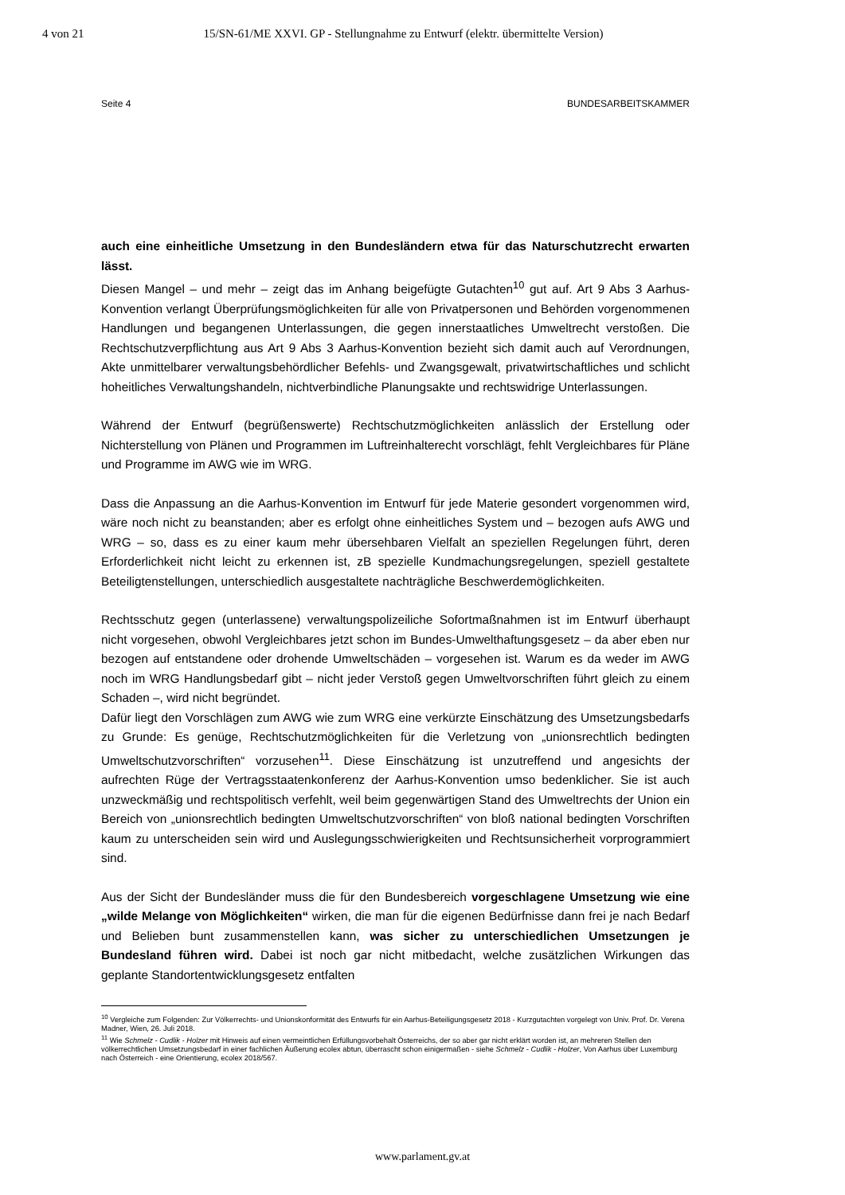4 von 21 15/SN-61/ME XXVI. GP - Stellungnahme zu Entwurf (elektr. übermittelte Version)
Seite 4 BUNDESARBEITSKAMMER
auch eine einheitliche Umsetzung in den Bundesländern etwa für das Naturschutzrecht erwarten lässt.
Diesen Mangel – und mehr – zeigt das im Anhang beigefügte Gutachten<sup>10</sup> gut auf. Art 9 Abs 3 Aarhus-Konvention verlangt Überprüfungsmöglichkeiten für alle von Privatpersonen und Behörden vorgenommenen Handlungen und begangenen Unterlassungen, die gegen innerstaatliches Umweltrecht verstoßen. Die Rechtschutzverpflichtung aus Art 9 Abs 3 Aarhus-Konvention bezieht sich damit auch auf Verordnungen, Akte unmittelbarer verwaltungsbehördlicher Befehls- und Zwangsgewalt, privatwirtschaftliches und schlicht hoheitliches Verwaltungshandeln, nichtverbindliche Planungsakte und rechtswidrige Unterlassungen.
Während der Entwurf (begrüßenswerte) Rechtschutzmöglichkeiten anlässlich der Erstellung oder Nichterstellung von Plänen und Programmen im Luftreinhalterecht vorschlägt, fehlt Vergleichbares für Pläne und Programme im AWG wie im WRG.
Dass die Anpassung an die Aarhus-Konvention im Entwurf für jede Materie gesondert vorgenommen wird, wäre noch nicht zu beanstanden; aber es erfolgt ohne einheitliches System und – bezogen aufs AWG und WRG – so, dass es zu einer kaum mehr übersehbaren Vielfalt an speziellen Regelungen führt, deren Erforderlichkeit nicht leicht zu erkennen ist, zB spezielle Kundmachungsregelungen, speziell gestaltete Beteiligtenstellungen, unterschiedlich ausgestaltete nachträgliche Beschwerdemöglichkeiten.
Rechtsschutz gegen (unterlassene) verwaltungspolizeiliche Sofortmaßnahmen ist im Entwurf überhaupt nicht vorgesehen, obwohl Vergleichbares jetzt schon im Bundes-Umwelthaftungsgesetz – da aber eben nur bezogen auf entstandene oder drohende Umweltschäden – vorgesehen ist. Warum es da weder im AWG noch im WRG Handlungsbedarf gibt – nicht jeder Verstoß gegen Umweltvorschriften führt gleich zu einem Schaden –, wird nicht begründet.
Dafür liegt den Vorschlägen zum AWG wie zum WRG eine verkürzte Einschätzung des Umsetzungsbedarfs zu Grunde: Es genüge, Rechtschutzmöglichkeiten für die Verletzung von „unionsrechtlich bedingten Umweltschutzvorschriften“ vorzusehen<sup>11</sup>. Diese Einschätzung ist unzutreffend und angesichts der aufrechten Rüge der Vertragsstaatenkonferenz der Aarhus-Konvention umso bedenklicher. Sie ist auch unzweckmäßig und rechtspolitisch verfehlt, weil beim gegenwärtigen Stand des Umweltrechts der Union ein Bereich von „unionsrechtlich bedingten Umweltschutzvorschriften“ von bloß national bedingten Vorschriften kaum zu unterscheiden sein wird und Auslegungsschwierigkeiten und Rechtsunsicherheit vorprogrammiert sind.
Aus der Sicht der Bundesländer muss die für den Bundesbereich vorgeschlagene Umsetzung wie eine „wilde Melange von Möglichkeiten“ wirken, die man für die eigenen Bedürfnisse dann frei je nach Bedarf und Belieben bunt zusammenstellen kann, was sicher zu unterschiedlichen Umsetzungen je Bundesland führen wird. Dabei ist noch gar nicht mitbedacht, welche zusätzlichen Wirkungen das geplante Standortentwicklungsgesetz entfalten
<sup>10</sup> Vergleiche zum Folgenden: Zur Völkerrechts- und Unionskonformität des Entwurfs für ein Aarhus-Beteiligungsgesetz 2018 - Kurzgutachten vorgelegt von Univ. Prof. Dr. Verena Madner, Wien, 26. Juli 2018.
<sup>11</sup> Wie Schmelz - Cudlik - Holzer mit Hinweis auf einen vermeintlichen Erfüllungsvorbehalt Österreichs, der so aber gar nicht erklärt worden ist, an mehreren Stellen den völkerrechtlichen Umsetzungsbedarf in einer fachlichen Äußerung ecolex abtun, überrascht schon einigermaßen - siehe Schmelz - Cudlik - Holzer, Von Aarhus über Luxemburg nach Österreich - eine Orientierung, ecolex 2018/567.
www.parlament.gv.at